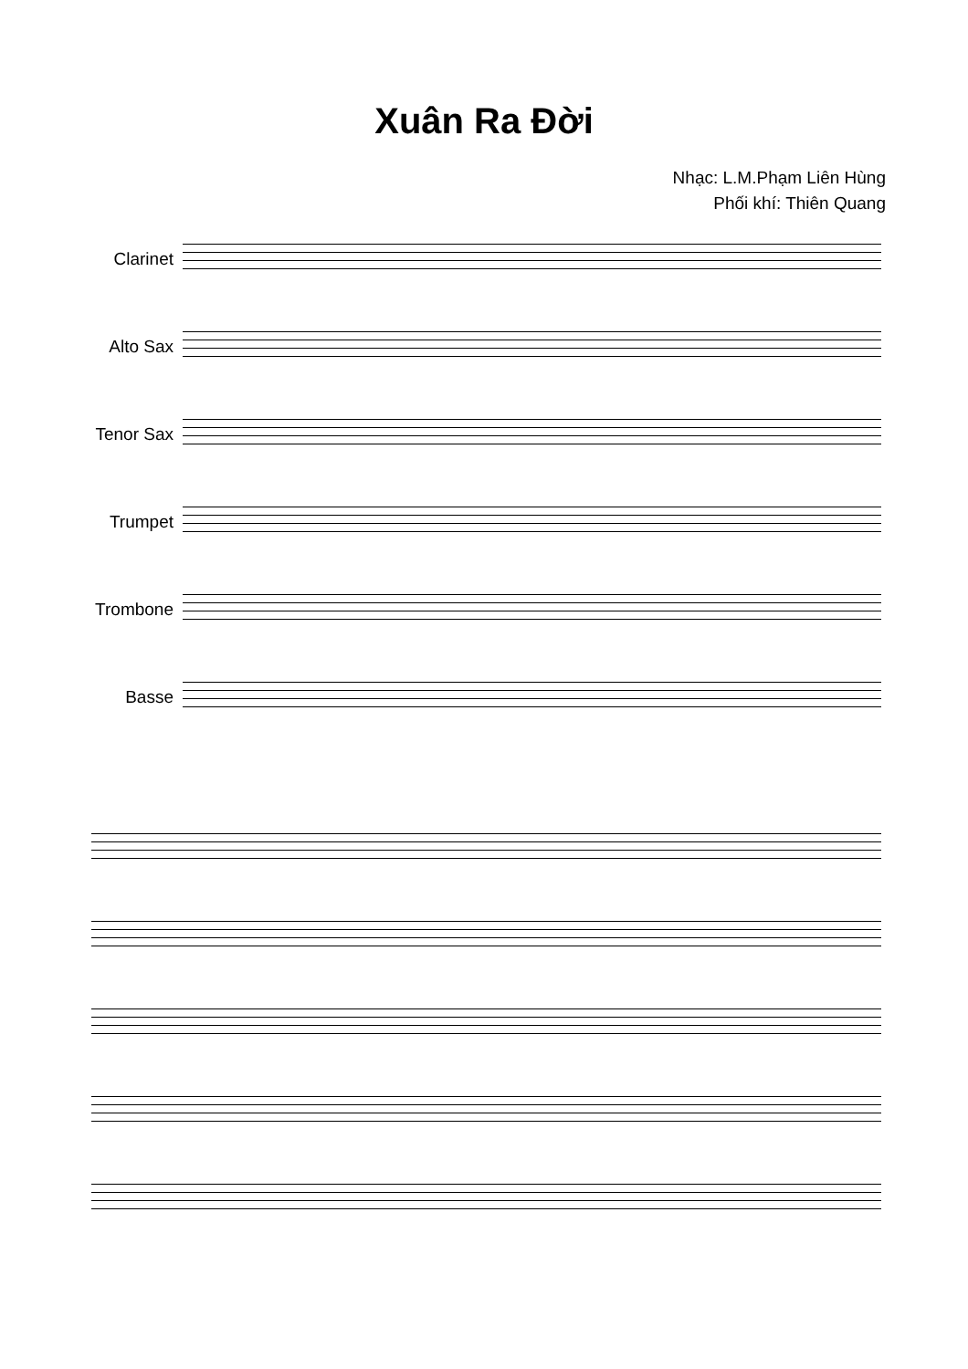Xuân Ra Đời
Nhạc: L.M.Phạm Liên Hùng
Phối khí: Thiên Quang
Clarinet
Alto Sax
Tenor Sax
Trumpet
Trombone
Basse